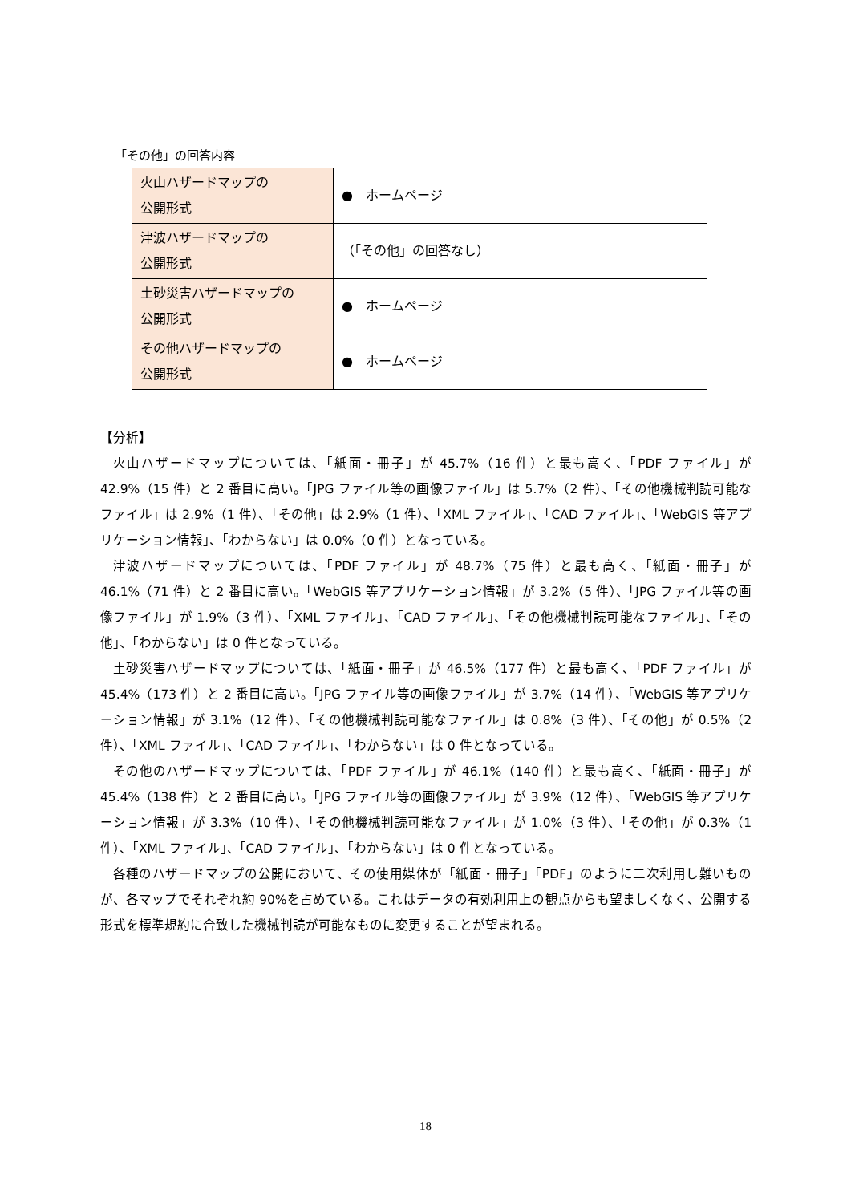「その他」の回答内容
| 火山ハザードマップの 公開形式 | ● ホームページ |
| 津波ハザードマップの 公開形式 | （「その他」の回答なし） |
| 土砂災害ハザードマップの 公開形式 | ● ホームページ |
| その他ハザードマップの 公開形式 | ● ホームページ |
【分析】
火山ハザードマップについては、「紙面・冊子」が 45.7%（16 件）と最も高く、「PDF ファイル」が 42.9%（15 件）と 2 番目に高い。「JPG ファイル等の画像ファイル」は 5.7%（2 件）、「その他機械判読可能なファイル」は 2.9%（1 件）、「その他」は 2.9%（1 件）、「XML ファイル」、「CAD ファイル」、「WebGIS 等アプリケーション情報」、「わからない」は 0.0%（0 件）となっている。
津波ハザードマップについては、「PDF ファイル」が 48.7%（75 件）と最も高く、「紙面・冊子」が 46.1%（71 件）と 2 番目に高い。「WebGIS 等アプリケーション情報」が 3.2%（5 件）、「JPG ファイル等の画像ファイル」が 1.9%（3 件）、「XML ファイル」、「CAD ファイル」、「その他機械判読可能なファイル」、「その他」、「わからない」は 0 件となっている。
土砂災害ハザードマップについては、「紙面・冊子」が 46.5%（177 件）と最も高く、「PDF ファイル」が 45.4%（173 件）と 2 番目に高い。「JPG ファイル等の画像ファイル」が 3.7%（14 件）、「WebGIS 等アプリケーション情報」が 3.1%（12 件）、「その他機械判読可能なファイル」は 0.8%（3 件）、「その他」が 0.5%（2 件）、「XML ファイル」、「CAD ファイル」、「わからない」は 0 件となっている。
その他のハザードマップについては、「PDF ファイル」が 46.1%（140 件）と最も高く、「紙面・冊子」が 45.4%（138 件）と 2 番目に高い。「JPG ファイル等の画像ファイル」が 3.9%（12 件）、「WebGIS 等アプリケーション情報」が 3.3%（10 件）、「その他機械判読可能なファイル」が 1.0%（3 件）、「その他」が 0.3%（1 件）、「XML ファイル」、「CAD ファイル」、「わからない」は 0 件となっている。
各種のハザードマップの公開において、その使用媒体が「紙面・冊子」「PDF」のように二次利用し難いものが、各マップでそれぞれ約 90%を占めている。これはデータの有効利用上の観点からも望ましくなく、公開する形式を標準規約に合致した機械判読が可能なものに変更することが望まれる。
18